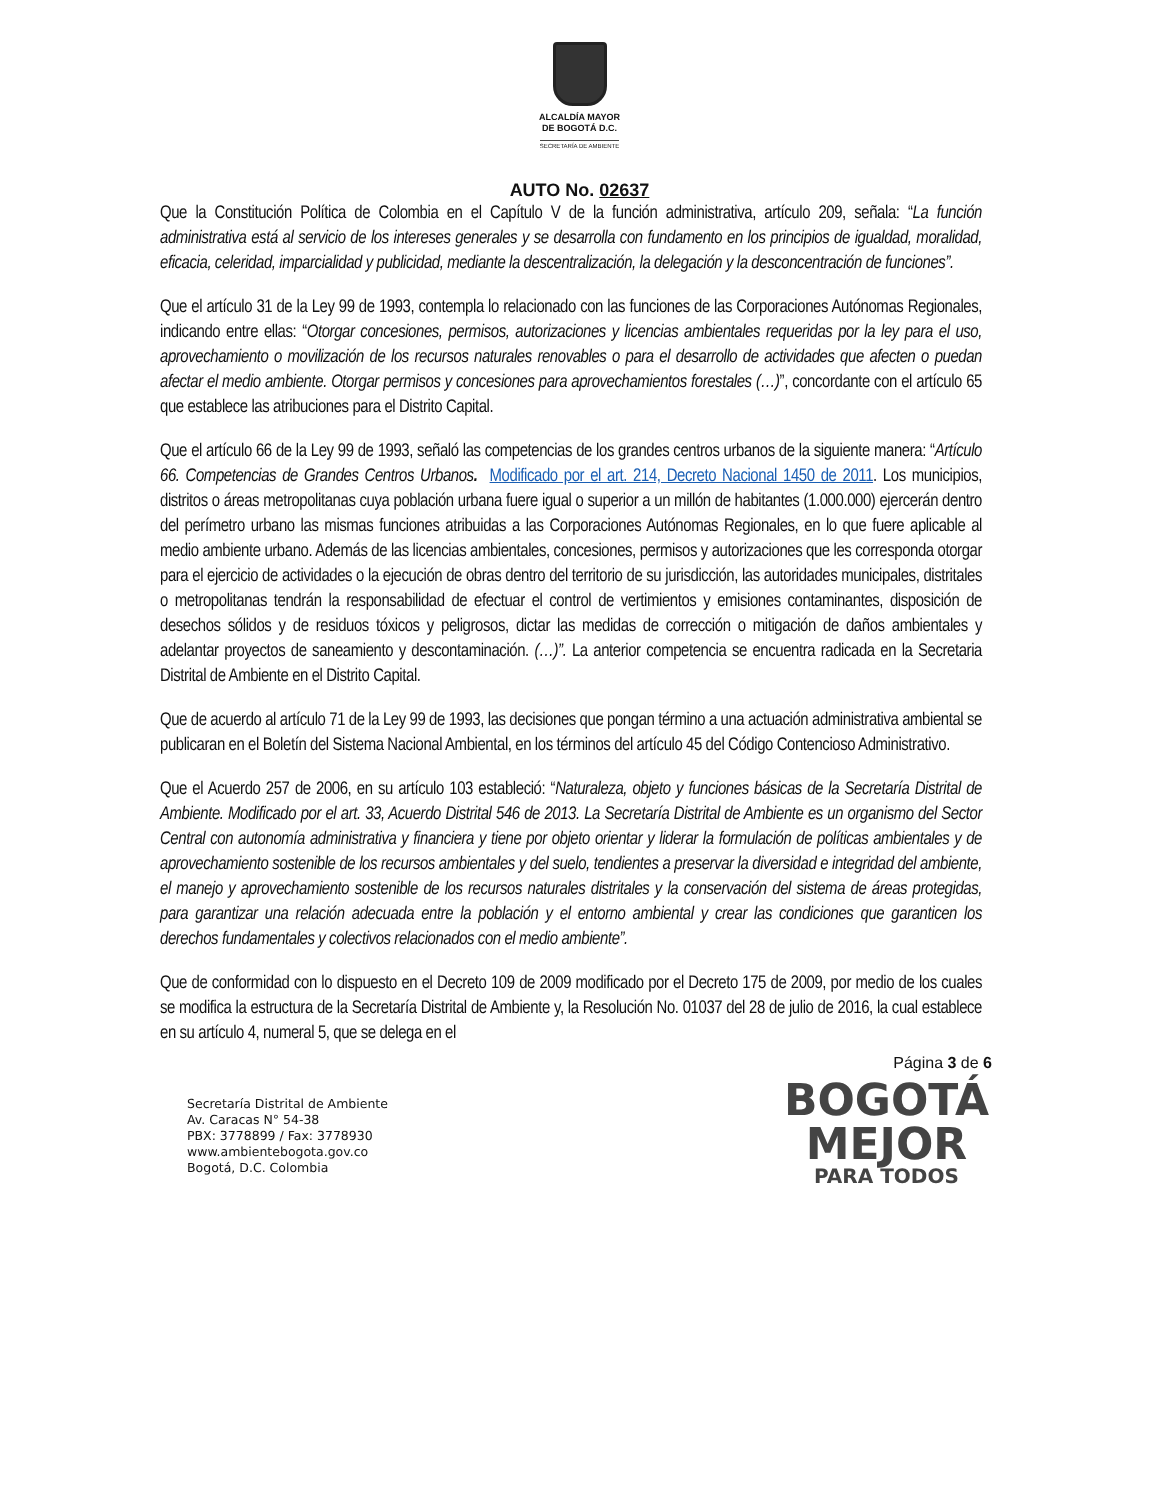ALCALDÍA MAYOR
DE BOGOTÁ D.C.
SECRETARÍA DE AMBIENTE
AUTO No. 02637
Que la Constitución Política de Colombia en el Capítulo V de la función administrativa, artículo 209, señala: “La función administrativa está al servicio de los intereses generales y se desarrolla con fundamento en los principios de igualdad, moralidad, eficacia, celeridad, imparcialidad y publicidad, mediante la descentralización, la delegación y la desconcentración de funciones”.
Que el artículo 31 de la Ley 99 de 1993, contempla lo relacionado con las funciones de las Corporaciones Autónomas Regionales, indicando entre ellas: “Otorgar concesiones, permisos, autorizaciones y licencias ambientales requeridas por la ley para el uso, aprovechamiento o movilización de los recursos naturales renovables o para el desarrollo de actividades que afecten o puedan afectar el medio ambiente. Otorgar permisos y concesiones para aprovechamientos forestales (…)”, concordante con el artículo 65 que establece las atribuciones para el Distrito Capital.
Que el artículo 66 de la Ley 99 de 1993, señaló las competencias de los grandes centros urbanos de la siguiente manera: “Artículo 66. Competencias de Grandes Centros Urbanos. Modificado por el art. 214, Decreto Nacional 1450 de 2011. Los municipios, distritos o áreas metropolitanas cuya población urbana fuere igual o superior a un millón de habitantes (1.000.000) ejercerán dentro del perímetro urbano las mismas funciones atribuidas a las Corporaciones Autónomas Regionales, en lo que fuere aplicable al medio ambiente urbano. Además de las licencias ambientales, concesiones, permisos y autorizaciones que les corresponda otorgar para el ejercicio de actividades o la ejecución de obras dentro del territorio de su jurisdicción, las autoridades municipales, distritales o metropolitanas tendrán la responsabilidad de efectuar el control de vertimientos y emisiones contaminantes, disposición de desechos sólidos y de residuos tóxicos y peligrosos, dictar las medidas de corrección o mitigación de daños ambientales y adelantar proyectos de saneamiento y descontaminación. (…)”. La anterior competencia se encuentra radicada en la Secretaria Distrital de Ambiente en el Distrito Capital.
Que de acuerdo al artículo 71 de la Ley 99 de 1993, las decisiones que pongan término a una actuación administrativa ambiental se publicaran en el Boletín del Sistema Nacional Ambiental, en los términos del artículo 45 del Código Contencioso Administrativo.
Que el Acuerdo 257 de 2006, en su artículo 103 estableció: “Naturaleza, objeto y funciones básicas de la Secretaría Distrital de Ambiente. Modificado por el art. 33, Acuerdo Distrital 546 de 2013. La Secretaría Distrital de Ambiente es un organismo del Sector Central con autonomía administrativa y financiera y tiene por objeto orientar y liderar la formulación de políticas ambientales y de aprovechamiento sostenible de los recursos ambientales y del suelo, tendientes a preservar la diversidad e integridad del ambiente, el manejo y aprovechamiento sostenible de los recursos naturales distritales y la conservación del sistema de áreas protegidas, para garantizar una relación adecuada entre la población y el entorno ambiental y crear las condiciones que garanticen los derechos fundamentales y colectivos relacionados con el medio ambiente”.
Que de conformidad con lo dispuesto en el Decreto 109 de 2009 modificado por el Decreto 175 de 2009, por medio de los cuales se modifica la estructura de la Secretaría Distrital de Ambiente y, la Resolución No. 01037 del 28 de julio de 2016, la cual establece en su artículo 4, numeral 5, que se delega en el
Página 3 de 6
Secretaría Distrital de Ambiente
Av. Caracas N° 54-38
PBX: 3778899 / Fax: 3778930
www.ambientebogota.gov.co
Bogotá, D.C. Colombia
BOGOTÁ
MEJOR
PARA TODOS